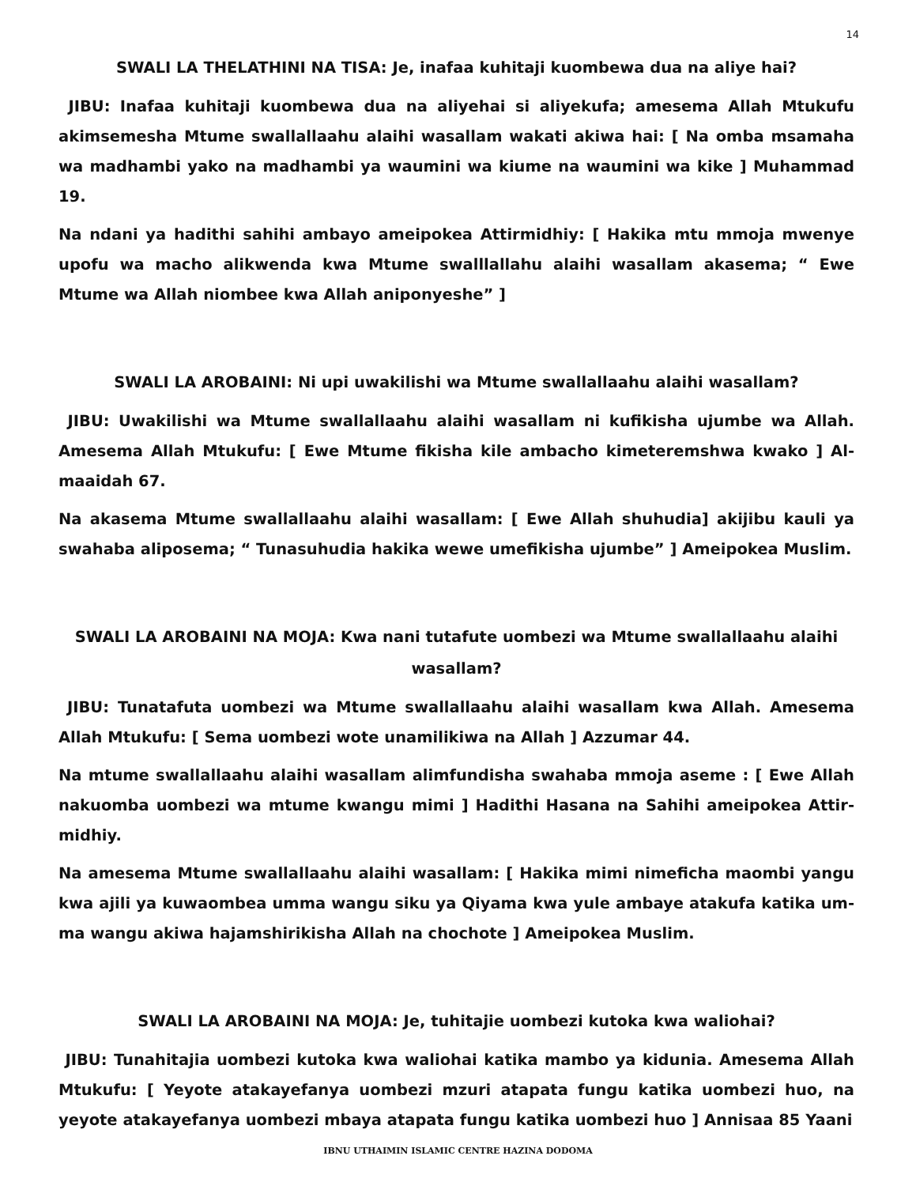14
SWALI LA THELATHINI NA TISA: Je, inafaa kuhitaji kuombewa dua na aliye hai?
JIBU: Inafaa kuhitaji kuombewa dua na aliyehai si aliyekufa; amesema Allah Mtukufu akimsemesha Mtume swallallaahu alaihi wasallam wakati akiwa hai: [ Na omba msamaha wa madhambi yako na madhambi ya waumini wa kiume na waumini wa kike ] Muhammad 19.
Na ndani ya hadithi sahihi ambayo ameipokea Attirmidhiy: [ Hakika mtu mmoja mwenye upofu wa macho alikwenda kwa Mtume swalllallahu alaihi wasallam akasema; “ Ewe Mtume wa Allah niombee kwa Allah aniponyeshe” ]
SWALI LA AROBAINI: Ni upi uwakilishi wa Mtume swallallaahu alaihi wasallam?
JIBU: Uwakilishi wa Mtume swallallaahu alaihi wasallam ni kufikisha ujumbe wa Allah. Amesema Allah Mtukufu: [ Ewe Mtume fikisha kile ambacho kimeteremshwa kwako ] Al-maaidah 67.
Na akasema Mtume swallallaahu alaihi wasallam: [ Ewe Allah shuhudia] akijibu kauli ya swahaba aliposema; “ Tunasuhudia hakika wewe umefikisha ujumbe” ] Ameipokea Muslim.
SWALI LA AROBAINI NA MOJA: Kwa nani tutafute uombezi wa Mtume swallallaahu alaihi wasallam?
JIBU: Tunatafuta uombezi wa Mtume swallallaahu alaihi wasallam kwa Allah. Amesema Allah Mtukufu: [ Sema uombezi wote unamilikiwa na Allah ] Azzumar 44.
Na mtume swallallaahu alaihi wasallam alimfundisha swahaba mmoja aseme : [ Ewe Allah nakuomba uombezi wa mtume kwangu mimi ] Hadithi Hasana na Sahihi ameipokea Attir-midhiy.
Na amesema Mtume swallallaahu alaihi wasallam: [ Hakika mimi nimeficha maombi yangu kwa ajili ya kuwaombea umma wangu siku ya Qiyama kwa yule ambaye atakufa katika um-ma wangu akiwa hajamshirikisha Allah na chochote ] Ameipokea Muslim.
SWALI LA AROBAINI NA MOJA: Je, tuhitajie uombezi kutoka kwa waliohai?
JIBU: Tunahitajia uombezi kutoka kwa waliohai katika mambo ya kidunia. Amesema Allah Mtukufu: [ Yeyote atakayefanya uombezi mzuri atapata fungu katika uombezi huo, na yeyote atakayefanya uombezi mbaya atapata fungu katika uombezi huo ] Annisaa 85 Yaani
IBNU UTHAIMIN ISLAMIC CENTRE HAZINA DODOMA